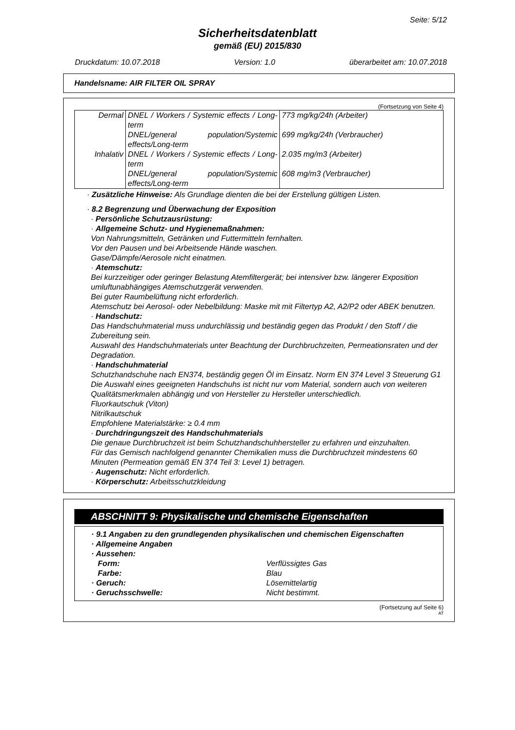Seite: 5/12
Sicherheitsdatenblatt
gemäß (EU) 2015/830
Druckdatum: 10.07.2018 Version: 1.0 überarbeitet am: 10.07.2018
Handelsname: AIR FILTER OIL SPRAY
(Fortsetzung von Seite 4)
| Dermal | DNEL / Workers / Systemic effects / Long-term | 773 mg/kg/24h (Arbeiter) |
| | DNEL/general population/Systemic effects/Long-term | 699 mg/kg/24h (Verbraucher) |
| Inhalativ | DNEL / Workers / Systemic effects / Long-term | 2.035 mg/m3 (Arbeiter) |
| | DNEL/general population/Systemic effects/Long-term | 608 mg/m3 (Verbraucher) |
· Zusätzliche Hinweise: Als Grundlage dienten die bei der Erstellung gültigen Listen.
· 8.2 Begrenzung und Überwachung der Exposition
· Persönliche Schutzausrüstung:
· Allgemeine Schutz- und Hygienemaßnahmen:
Von Nahrungsmitteln, Getränken und Futtermitteln fernhalten.
Vor den Pausen und bei Arbeitsende Hände waschen.
Gase/Dämpfe/Aerosole nicht einatmen.
· Atemschutz:
Bei kurzzeitiger oder geringer Belastung Atemfiltergerät; bei intensiver bzw. längerer Exposition umluftunabhängiges Atemschutzgerät verwenden.
Bei guter Raumbelüftung nicht erforderlich.
Atemschutz bei Aerosol- oder Nebelbildung: Maske mit mit Filtertyp A2, A2/P2 oder ABEK benutzen.
· Handschutz:
Das Handschuhmaterial muss undurchlässig und beständig gegen das Produkt / den Stoff / die Zubereitung sein.
Auswahl des Handschuhmaterials unter Beachtung der Durchbruchzeiten, Permeationsraten und der Degradation.
· Handschuhmaterial
Schutzhandschuhe nach EN374, beständig gegen Öl im Einsatz. Norm EN 374 Level 3 Steuerung G1
Die Auswahl eines geeigneten Handschuhs ist nicht nur vom Material, sondern auch von weiteren Qualitätsmerkmalen abhängig und von Hersteller zu Hersteller unterschiedlich.
Fluorkautschuk (Viton)
Nitrilkautschuk
Empfohlene Materialstärke: ≥ 0.4 mm
· Durchdringungszeit des Handschuhmaterials
Die genaue Durchbruchzeit ist beim Schutzhandschuhhersteller zu erfahren und einzuhalten.
Für das Gemisch nachfolgend genannter Chemikalien muss die Durchbruchzeit mindestens 60 Minuten (Permeation gemäß EN 374 Teil 3: Level 1) betragen.
· Augenschutz: Nicht erforderlich.
· Körperschutz: Arbeitsschutzkleidung
ABSCHNITT 9: Physikalische und chemische Eigenschaften
· 9.1 Angaben zu den grundlegenden physikalischen und chemischen Eigenschaften
· Allgemeine Angaben
· Aussehen:
Form: Verflüssigtes Gas
Farbe: Blau
· Geruch: Lösemittelartig
· Geruchsschwelle: Nicht bestimmt.
(Fortsetzung auf Seite 6)
AT